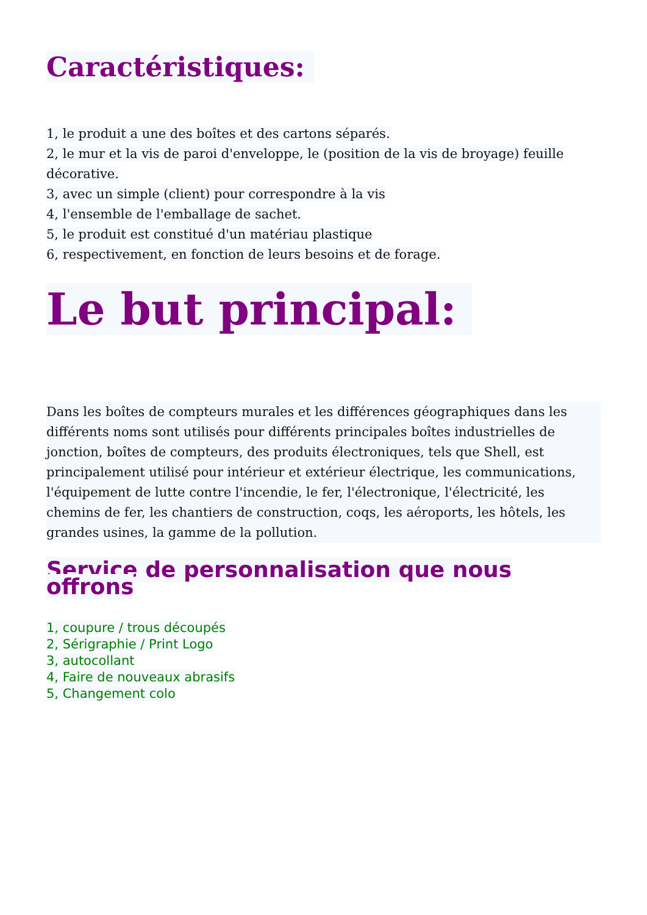Caractéristiques:
1, le produit a une des boîtes et des cartons séparés.
2, le mur et la vis de paroi d'enveloppe, le (position de la vis de broyage) feuille décorative.
3, avec un simple (client) pour correspondre à la vis
4, l'ensemble de l'emballage de sachet.
5, le produit est constitué d'un matériau plastique
6, respectivement, en fonction de leurs besoins et de forage.
Le but principal:
Dans les boîtes de compteurs murales et les différences géographiques dans les différents noms sont utilisés pour différents principales boîtes industrielles de jonction, boîtes de compteurs, des produits électroniques, tels que Shell, est principalement utilisé pour intérieur et extérieur électrique, les communications, l'équipement de lutte contre l'incendie, le fer, l'électronique, l'électricité, les chemins de fer, les chantiers de construction, coqs, les aéroports, les hôtels, les grandes usines, la gamme de la pollution.
Service de personnalisation que nous offrons
1, coupure / trous découpés
2, Sérigraphie / Print Logo
3, autocollant
4, Faire de nouveaux abrasifs
5, Changement colo